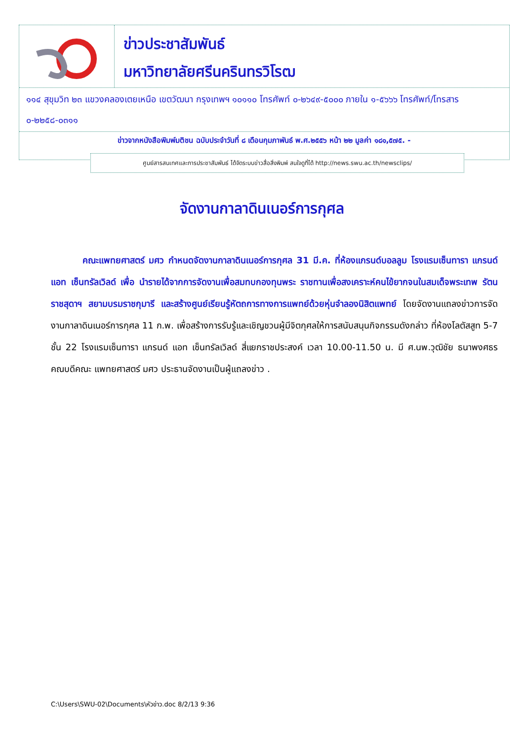ข่าวประชาสัมพันธ์
มหาวิทยาลัยศรีนครินทรวิโรฒ
๑๑๔ สุขุมวิท ๒๓ แขวงคลองเตยเหนือ เขตวัฒนา กรุงเทพฯ ๑๐๑๑๐ โทรศัพท์ ๐-๒๖๔๙-๕๐๐๐ ภายใน ๑-๕๖๖๖ โทรศัพท์/โทรสาร ๐-๒๒๕๘-๐๓๑๑
ข่าวจากหนังสือพิมพ์มติชน ฉบับประจำวันที่ ๘ เดือนกุมภาพันธ์ พ.ศ.๒๕๕๖ หน้า ๒๒ มูลค่า ๑๘๑,๕๗๕. -
ศูนย์สารสนเทศและการประชาสัมพันธ์ ได้จัดระบบข่าวสื่อสิ่งพิมพ์ สนใจดูที่ได้ http://news.swu.ac.th/newsclips/
จัดงานกาลาดินเนอร์การกุศล
คณะแพทยศาสตร์ มศว กำหนดจัดงานกาลาดินเนอร์การกุศล 31 มี.ค. ที่ห้องแกรนด์บอลลูม โรงแรมเซ็นทารา แกรนด์ แอท เซ็นทรัลเวิลด์ เพื่อ นำรายได้จากการจัดงานเพื่อสมทบกองทุนพระ ราชทานเพื่อสงเคราะห์คนไข้ยากจนในสมเด็จพระเทพ รัตนราชสุดาฯ สยามบรมราชกุมารี และสร้างศูนย์เรียนรู้หัตถการทางการแพทย์ด้วยหุ่นจำลองนิสิตแพทย์ โดยจัดงานแถลงข่าวการจัดงานกาลาดินเนอร์การกุศล 11 ก.พ. เพื่อสร้างการรับรู้และเชิญชวนผู้มีจิตกุศลให้การสนับสนุนกิจกรรมดังกล่าว ที่ห้องโลตัสสูท 5-7 ชั้น 22 โรงแรมเซ็นทารา แกรนด์ แอท เซ็นทรัลเวิลด์ สี่แยกราชประสงค์ เวลา 10.00-11.50 น. มี ศ.นพ.วุฒิชัย ธนาพงศธร คณบดีคณะ แพทยศาสตร์ มศว ประธานจัดงานเป็นผู้แถลงข่าว .
C:\Users\SWU-02\Documents\หัวข่าว.doc 8/2/13 9:36